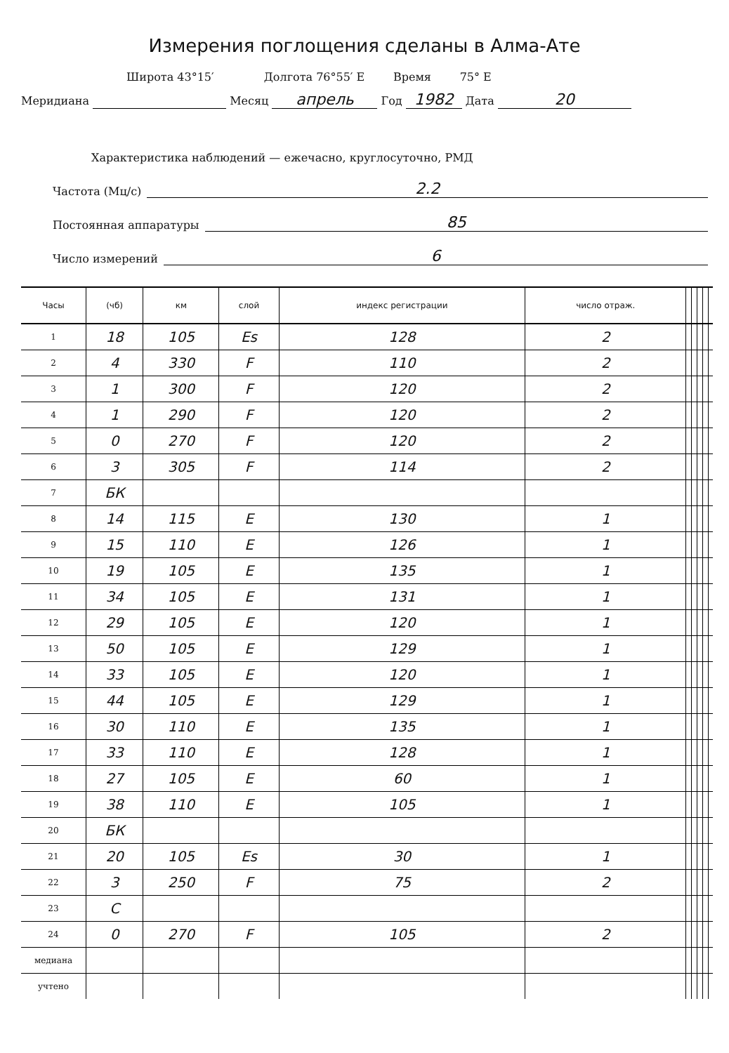Измерения поглощения сделаны в Алма-Ате
Широта 43°15′ Долгота 76°55′ E Время 75° E
Меридиана Месяц апрель Год 1982 Дата 20
Характеристика наблюдений — ежечасно, круглосуточно, РМД
Частота (Мц/с) 2.2
Постоянная аппаратуры 85
Число измерений 6
| Часы | (чб) | км | слой | индекс регистрации | число отраж. | | | | | |
| --- | --- | --- | --- | --- | --- | --- | --- | --- | --- | --- |
| 1 | 18 | 105 | Es | 128 | 2 | | | | | |
| 2 | 4 | 330 | F | 110 | 2 | | | | | |
| 3 | 1 | 300 | F | 120 | 2 | | | | | |
| 4 | 1 | 290 | F | 120 | 2 | | | | | |
| 5 | 0 | 270 | F | 120 | 2 | | | | | |
| 6 | 3 | 305 | F | 114 | 2 | | | | | |
| 7 | БК | | | | | | | | | |
| 8 | 14 | 115 | E | 130 | 1 | | | | | |
| 9 | 15 | 110 | E | 126 | 1 | | | | | |
| 10 | 19 | 105 | E | 135 | 1 | | | | | |
| 11 | 34 | 105 | E | 131 | 1 | | | | | |
| 12 | 29 | 105 | E | 120 | 1 | | | | | |
| 13 | 50 | 105 | E | 129 | 1 | | | | | |
| 14 | 33 | 105 | E | 120 | 1 | | | | | |
| 15 | 44 | 105 | E | 129 | 1 | | | | | |
| 16 | 30 | 110 | E | 135 | 1 | | | | | |
| 17 | 33 | 110 | E | 128 | 1 | | | | | |
| 18 | 27 | 105 | E | 60 | 1 | | | | | |
| 19 | 38 | 110 | E | 105 | 1 | | | | | |
| 20 | БК | | | | | | | | | |
| 21 | 20 | 105 | Es | 30 | 1 | | | | | |
| 22 | 3 | 250 | F | 75 | 2 | | | | | |
| 23 | C | | | | | | | | | |
| 24 | 0 | 270 | F | 105 | 2 | | | | | |
| медиана | | | | | | | | | | |
| учтено | | | | | | | | | | |